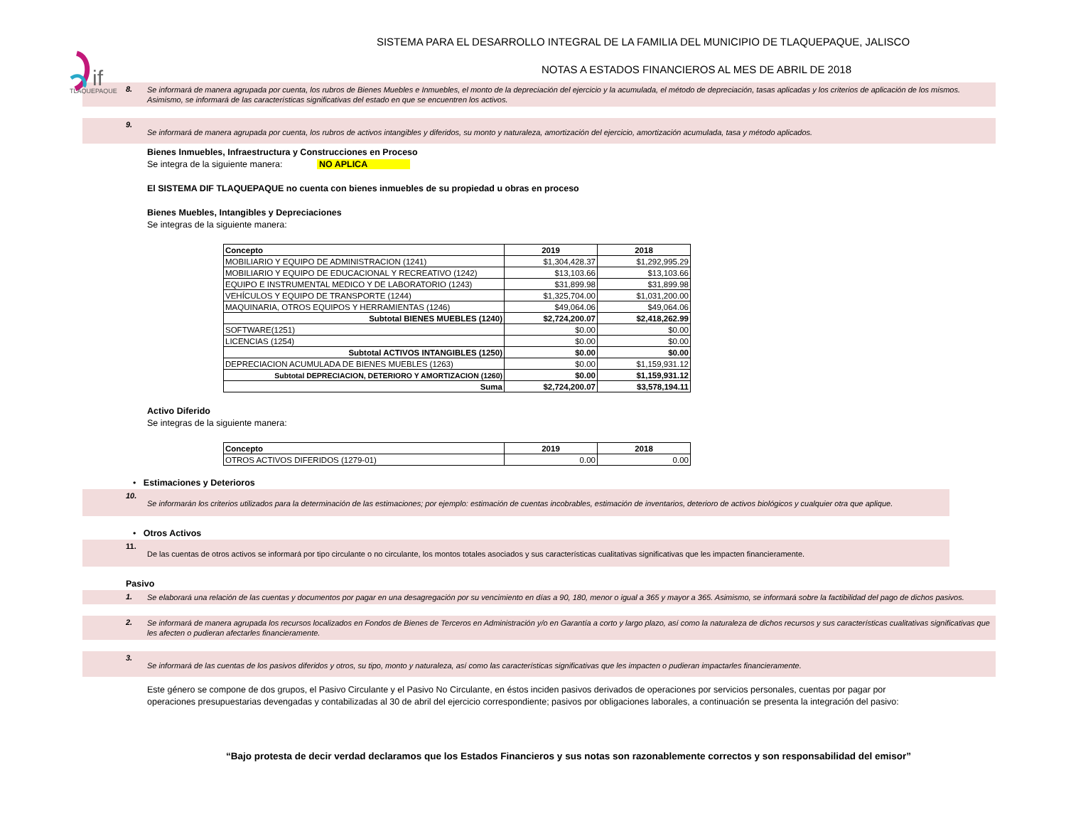if
TLAQUEPAQUE
SISTEMA PARA EL DESARROLLO INTEGRAL DE LA FAMILIA DEL MUNICIPIO DE TLAQUEPAQUE, JALISCO
NOTAS A ESTADOS FINANCIEROS AL MES DE ABRIL DE 2018
8.
Se informará de manera agrupada por cuenta, los rubros de Bienes Muebles e Inmuebles, el monto de la depreciación del ejercicio y la acumulada, el método de depreciación, tasas aplicadas y los criterios de aplicación de los mismos. Asimismo, se informará de las características significativas del estado en que se encuentren los activos.
9.
Se informará de manera agrupada por cuenta, los rubros de activos intangibles y diferidos, su monto y naturaleza, amortización del ejercicio, amortización acumulada, tasa y método aplicados.
Bienes Inmuebles, Infraestructura y Construcciones en Proceso
Se integra de la siguiente manera: NO APLICA
El SISTEMA DIF TLAQUEPAQUE no cuenta con bienes inmuebles de su propiedad u obras en proceso
Bienes Muebles, Intangibles y Depreciaciones
Se integras de la siguiente manera:
| Concepto | 2019 | 2018 |
| --- | --- | --- |
| MOBILIARIO Y EQUIPO DE ADMINISTRACION (1241) | $1,304,428.37 | $1,292,995.29 |
| MOBILIARIO Y EQUIPO DE EDUCACIONAL Y RECREATIVO (1242) | $13,103.66 | $13,103.66 |
| EQUIPO E INSTRUMENTAL MEDICO Y DE LABORATORIO (1243) | $31,899.98 | $31,899.98 |
| VEHÍCULOS Y EQUIPO DE TRANSPORTE (1244) | $1,325,704.00 | $1,031,200.00 |
| MAQUINARIA, OTROS EQUIPOS Y HERRAMIENTAS (1246) | $49,064.06 | $49,064.06 |
| Subtotal BIENES MUEBLES (1240) | $2,724,200.07 | $2,418,262.99 |
| SOFTWARE(1251) | $0.00 | $0.00 |
| LICENCIAS (1254) | $0.00 | $0.00 |
| Subtotal ACTIVOS INTANGIBLES (1250) | $0.00 | $0.00 |
| DEPRECIACION ACUMULADA DE BIENES MUEBLES (1263) | $0.00 | $1,159,931.12 |
| Subtotal DEPRECIACION, DETERIORO Y AMORTIZACION (1260) | $0.00 | $1,159,931.12 |
| Suma | $2,724,200.07 | $3,578,194.11 |
Activo Diferido
Se integras de la siguiente manera:
| Concepto | 2019 | 2018 |
| --- | --- | --- |
| OTROS ACTIVOS DIFERIDOS (1279-01) | 0.00 | 0.00 |
• Estimaciones y Deterioros
10.
Se informarán los criterios utilizados para la determinación de las estimaciones; por ejemplo: estimación de cuentas incobrables, estimación de inventarios, deterioro de activos biológicos y cualquier otra que aplique.
• Otros Activos
11.
De las cuentas de otros activos se informará por tipo circulante o no circulante, los montos totales asociados y sus características cualitativas significativas que les impacten financieramente.
Pasivo
1.
Se elaborará una relación de las cuentas y documentos por pagar en una desagregación por su vencimiento en días a 90, 180, menor o igual a 365 y mayor a 365. Asimismo, se informará sobre la factibilidad del pago de dichos pasivos.
2.
Se informará de manera agrupada los recursos localizados en Fondos de Bienes de Terceros en Administración y/o en Garantía a corto y largo plazo, así como la naturaleza de dichos recursos y sus características cualitativas significativas que les afecten o pudieran afectarles financieramente.
3.
Se informará de las cuentas de los pasivos diferidos y otros, su tipo, monto y naturaleza, así como las características significativas que les impacten o pudieran impactarles financieramente.
Este género se compone de dos grupos, el Pasivo Circulante y el Pasivo No Circulante, en éstos inciden pasivos derivados de operaciones por servicios personales, cuentas por pagar por operaciones presupuestarias devengadas y contabilizadas al 30 de abril del ejercicio correspondiente; pasivos por obligaciones laborales, a continuación se presenta la integración del pasivo:
“Bajo protesta de decir verdad declaramos que los Estados Financieros y sus notas son razonablemente correctos y son responsabilidad del emisor”